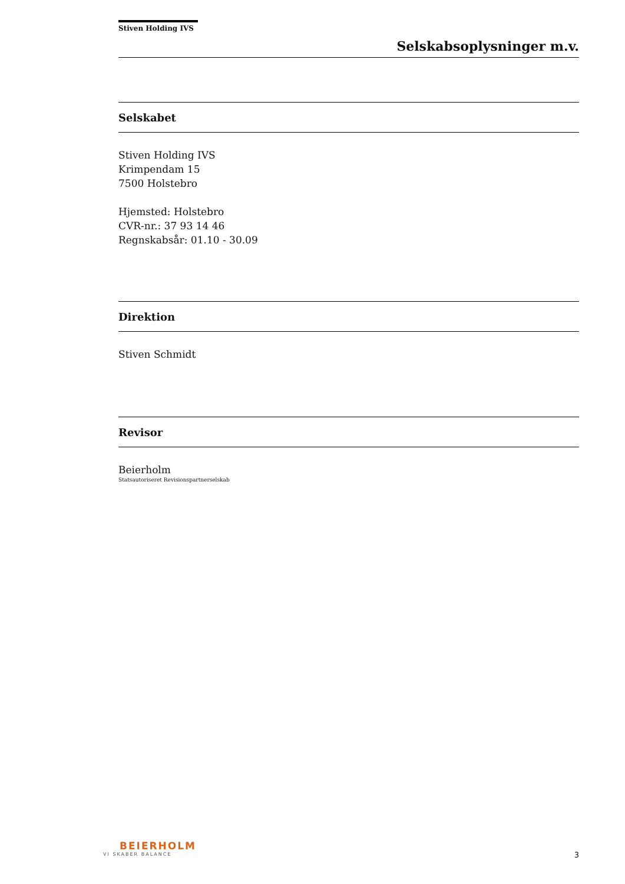Stiven Holding IVS
Selskabsoplysninger m.v.
Selskabet
Stiven Holding IVS
Krimpendam 15
7500 Holstebro
Hjemsted: Holstebro
CVR-nr.: 37 93 14 46
Regnskabsår: 01.10 - 30.09
Direktion
Stiven Schmidt
Revisor
Beierholm
Statsautoriseret Revisionspartnerselskab
BEIERHOLM
VI SKABER BALANCE
3